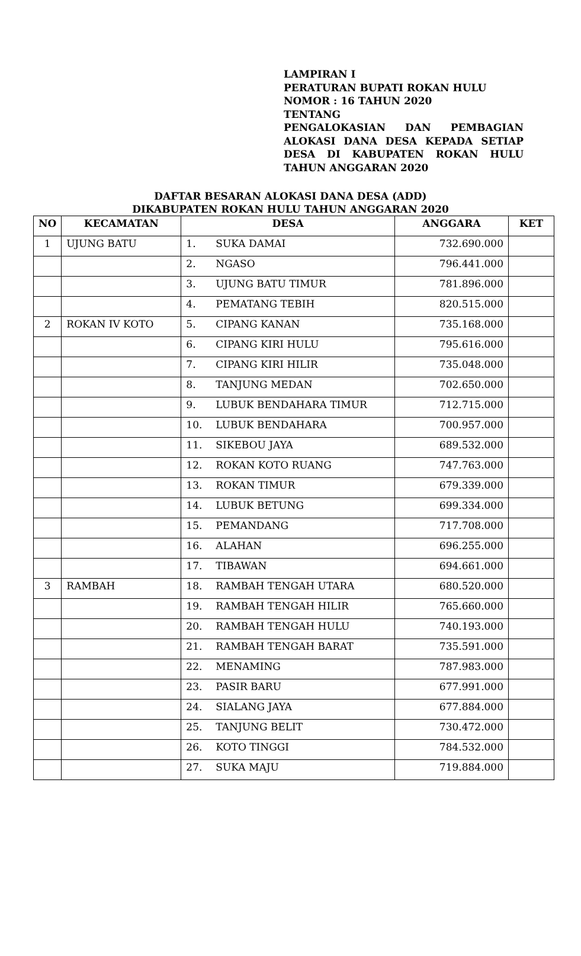LAMPIRAN I
PERATURAN BUPATI ROKAN HULU
NOMOR : 16 TAHUN 2020
TENTANG
PENGALOKASIAN DAN PEMBAGIAN ALOKASI DANA DESA KEPADA SETIAP DESA DI KABUPATEN ROKAN HULU TAHUN ANGGARAN 2020
DAFTAR BESARAN ALOKASI DANA DESA (ADD)
DIKABUPATEN ROKAN HULU TAHUN ANGGARAN 2020
| NO | KECAMATAN | DESA | ANGGARA | KET |
| --- | --- | --- | --- | --- |
| 1 | UJUNG BATU | 1. SUKA DAMAI | 732.690.000 | |
| | | 2. NGASO | 796.441.000 | |
| | | 3. UJUNG BATU TIMUR | 781.896.000 | |
| | | 4. PEMATANG TEBIH | 820.515.000 | |
| 2 | ROKAN IV KOTO | 5. CIPANG KANAN | 735.168.000 | |
| | | 6. CIPANG KIRI HULU | 795.616.000 | |
| | | 7. CIPANG KIRI HILIR | 735.048.000 | |
| | | 8. TANJUNG MEDAN | 702.650.000 | |
| | | 9. LUBUK BENDAHARA TIMUR | 712.715.000 | |
| | | 10. LUBUK BENDAHARA | 700.957.000 | |
| | | 11. SIKEBOU JAYA | 689.532.000 | |
| | | 12. ROKAN KOTO RUANG | 747.763.000 | |
| | | 13. ROKAN TIMUR | 679.339.000 | |
| | | 14. LUBUK BETUNG | 699.334.000 | |
| | | 15. PEMANDANG | 717.708.000 | |
| | | 16. ALAHAN | 696.255.000 | |
| | | 17. TIBAWAN | 694.661.000 | |
| 3 | RAMBAH | 18. RAMBAH TENGAH UTARA | 680.520.000 | |
| | | 19. RAMBAH TENGAH HILIR | 765.660.000 | |
| | | 20. RAMBAH TENGAH HULU | 740.193.000 | |
| | | 21. RAMBAH TENGAH BARAT | 735.591.000 | |
| | | 22. MENAMING | 787.983.000 | |
| | | 23. PASIR BARU | 677.991.000 | |
| | | 24. SIALANG JAYA | 677.884.000 | |
| | | 25. TANJUNG BELIT | 730.472.000 | |
| | | 26. KOTO TINGGI | 784.532.000 | |
| | | 27. SUKA MAJU | 719.884.000 | |